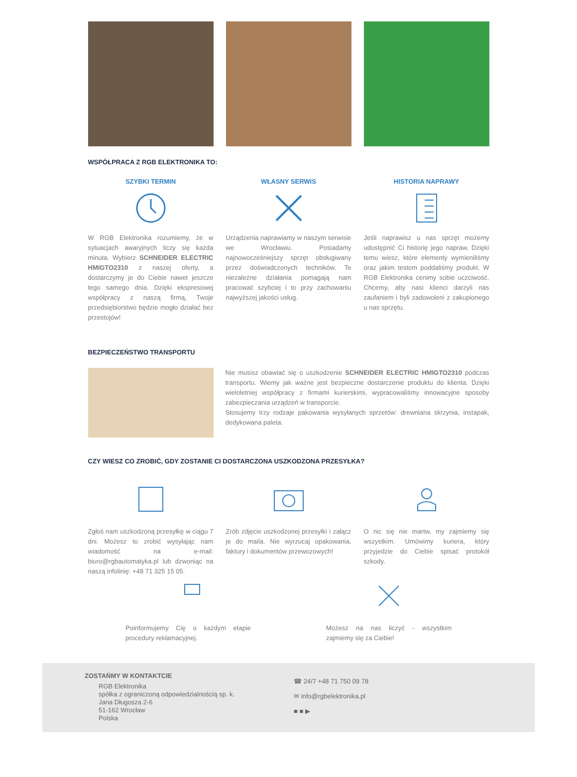WSPÓŁPRACA Z RGB ELEKTRONIKA TO:
SZYBKI TERMIN
W RGB Elektronika rozumiemy, że w sytuacjach awaryjnych liczy się każda minuta. Wybierz SCHNEIDER ELECTRIC HMIGTO2310 z naszej oferty, a dostarczymy je do Ciebie nawet jeszcze tego samego dnia. Dzięki ekspresowej współpracy z naszą firmą, Twoje przedsiębiorstwo będzie mogło działać bez przestojów!
WŁASNY SERWIS
Urządzenia naprawiamy w naszym serwisie we Wrocławiu. Posiadamy najnowocześniejszy sprzęt obsługiwany przez doświadczonych techników. Te niezależne działania pomagają nam pracować szybciej i to przy zachowaniu najwyższej jakości usług.
HISTORIA NAPRAWY
Jeśli naprawisz u nas sprzęt możemy udostępnić Ci historię jego napraw. Dzięki temu wiesz, które elementy wymieniliśmy oraz jakim testom poddaliśmy produkt. W RGB Elektronika cenimy sobie uczciwość. Chcemy, aby nasi klienci darzyli nas zaufaniem i byli zadowoleni z zakupionego u nas sprzętu.
BEZPIECZEŃSTWO TRANSPORTU
Nie musisz obawiać się o uszkodzenie SCHNEIDER ELECTRIC HMIGTO2310 podczas transportu. Wiemy jak ważne jest bezpieczne dostarczenie produktu do klienta. Dzięki wieloletniej współpracy z firmami kurierskimi, wypracowaliśmy innowacyjne sposoby zabezpieczania urządzeń w transporcie.
Stosujemy trzy rodzaje pakowania wysyłanych sprzetów: drewniana skrzynia, instapak, dedykowana paleta.
CZY WIESZ CO ZROBIĆ, GDY ZOSTANIE CI DOSTARCZONA USZKODZONA PRZESYŁKA?
Zgłoś nam uszkodzoną przesyłkę w ciągu 7 dni. Możesz to zrobić wysyłając nam wiadomość na e-mail: biuro@rgbautomatyka.pl lub dzwoniąc na naszą infolinię: +48 71 325 15 05.
Zrób zdjęcie uszkodzonej przesyłki i załącz je do maila. Nie wyrzucaj opakowania, faktury i dokumentów przewozowych!
O nic się nie martw, my zajmiemy się wszystkim. Umówimy kuriera, który przyjedzie do Ciebie spisać protokół szkody.
Poinformujemy Cię o każdym etapie procedury reklamacyjnej.
Możesz na nas liczyć - wszystkim zajmiemy się za Ciebie!
ZOSTAŃMY W KONTAKTCIE
RGB Elektronika
spółka z ograniczoną odpowiedzialnością sp. k.
Jana Długosza 2-6
51-162 Wrocław
Polska
☎ 24/7 +48 71 750 09 78
✉ info@rgbelektronika.pl
■ ■ ▶